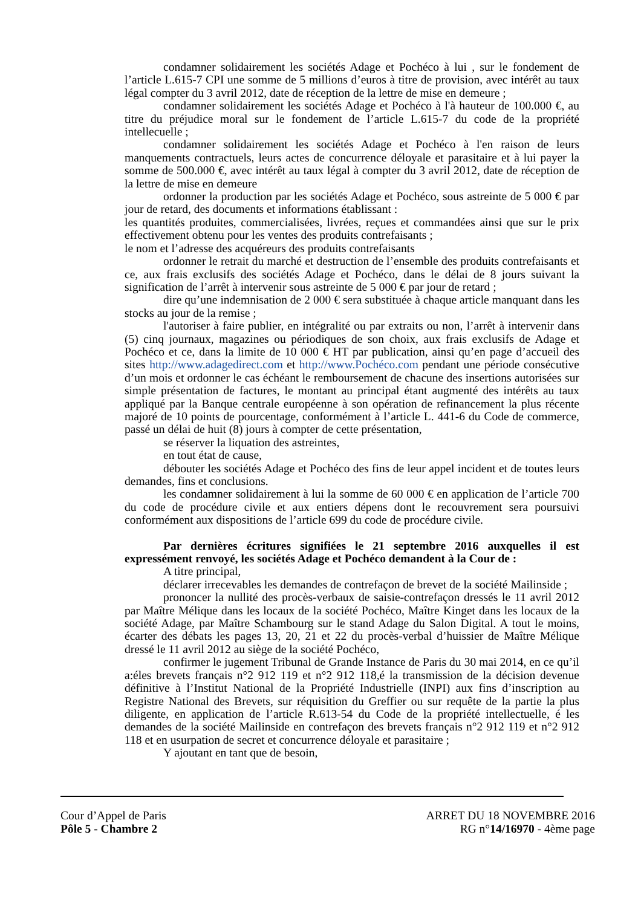condamner solidairement les sociétés Adage et Pochéco à lui , sur le fondement de l’article L.615-7 CPI une somme de 5 millions d’euros à titre de provision, avec intérêt au taux légal compter du 3 avril 2012, date de réception de la lettre de mise en demeure ;
condamner solidairement les sociétés Adage et Pochéco à l'à hauteur de 100.000 €, au titre du préjudice moral sur le fondement de l’article L.615-7 du code de la propriété intellecuelle ;
condamner solidairement les sociétés Adage et Pochéco à l'en raison de leurs manquements contractuels, leurs actes de concurrence déloyale et parasitaire et à lui payer la somme de 500.000 €, avec intérêt au taux légal à compter du 3 avril 2012, date de réception de la lettre de mise en demeure
ordonner la production par les sociétés Adage et Pochéco, sous astreinte de 5 000 € par jour de retard, des documents et informations établissant :
les quantités produites, commercialisées, livrées, reçues et commandées ainsi que sur le prix effectivement obtenu pour les ventes des produits contrefaisants ;
le nom et l’adresse des acquéreurs des produits contrefaisants
ordonner le retrait du marché et destruction de l’ensemble des produits contrefaisants et ce, aux frais exclusifs des sociétés Adage et Pochéco, dans le délai de 8 jours suivant la signification de l’arrêt à intervenir sous astreinte de 5 000 € par jour de retard ;
dire qu’une indemnisation de 2 000 € sera substituée à chaque article manquant dans les stocks au jour de la remise ;
l'autoriser à faire publier, en intégralité ou par extraits ou non, l’arrêt à intervenir dans (5) cinq journaux, magazines ou périodiques de son choix, aux frais exclusifs de Adage et Pochéco et ce, dans la limite de 10 000 € HT par publication, ainsi qu’en page d’accueil des sites http://www.adagedirect.com et http://www.Pochéco.com pendant une période consécutive d’un mois et ordonner le cas échéant le remboursement de chacune des insertions autorisées sur simple présentation de factures, le montant au principal étant augmenté des intérêts au taux appliqué par la Banque centrale européenne à son opération de refinancement la plus récente majoré de 10 points de pourcentage, conformément à l’article L. 441-6 du Code de commerce, passé un délai de huit (8) jours à compter de cette présentation,
se réserver la liquation des astreintes,
en tout état de cause,
débouter les sociétés Adage et Pochéco des fins de leur appel incident et de toutes leurs demandes, fins et conclusions.
les condamner solidairement à lui la somme de 60 000 € en application de l’article 700 du code de procédure civile et aux entiers dépens dont le recouvrement sera poursuivi conformément aux dispositions de l’article 699 du code de procédure civile.
Par dernières écritures signifiées le 21 septembre 2016 auxquelles il est expressément renvoyé, les sociétés Adage et Pochéco demandent à la Cour de :
A titre principal,
déclarer irrecevables les demandes de contrefaçon de brevet de la société Mailinside ;
prononcer la nullité des procès-verbaux de saisie-contrefaçon dressés le 11 avril 2012 par Maître Mélique dans les locaux de la société Pochéco, Maître Kinget dans les locaux de la société Adage, par Maître Schambourg sur le stand Adage du Salon Digital. A tout le moins, écarter des débats les pages 13, 20, 21 et 22 du procès-verbal d’huissier de Maître Mélique dressé le 11 avril 2012 au siège de la société Pochéco,
confirmer le jugement Tribunal de Grande Instance de Paris du 30 mai 2014, en ce qu’il a:éles brevets français n°2 912 119 et n°2 912 118,é la transmission de la décision devenue définitive à l’Institut National de la Propriété Industrielle (INPI) aux fins d’inscription au Registre National des Brevets, sur réquisition du Greffier ou sur requête de la partie la plus diligente, en application de l’article R.613-54 du Code de la propriété intellectuelle, é les demandes de la société Mailinside en contrefaçon des brevets français n°2 912 119 et n°2 912 118 et en usurpation de secret et concurrence déloyale et parasitaire ;
Y ajoutant en tant que de besoin,
Cour d’Appel de Paris
Pôle 5 - Chambre 2
ARRET DU 18 NOVEMBRE 2016
RG n°14/16970 - 4ème page